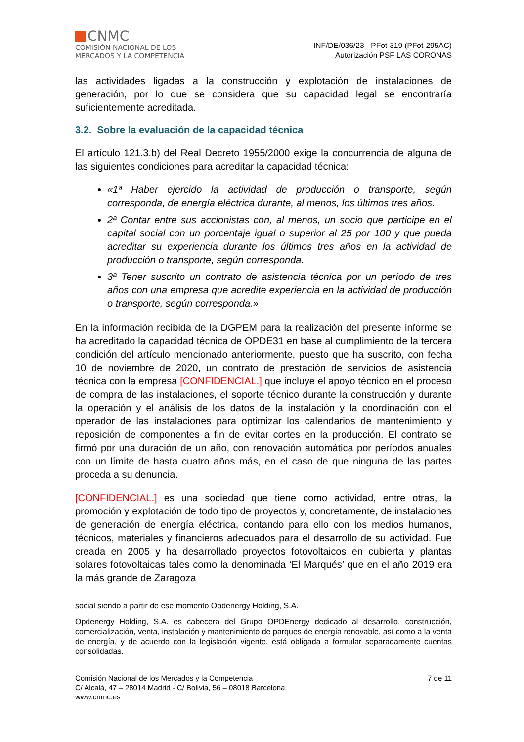CNMC
COMISIÓN NACIONAL DE LOS
MERCADOS Y LA COMPETENCIA
INF/DE/036/23 - PFot-319 (PFot-295AC)
Autorización PSF LAS CORONAS
las actividades ligadas a la construcción y explotación de instalaciones de generación, por lo que se considera que su capacidad legal se encontraría suficientemente acreditada.
3.2. Sobre la evaluación de la capacidad técnica
El artículo 121.3.b) del Real Decreto 1955/2000 exige la concurrencia de alguna de las siguientes condiciones para acreditar la capacidad técnica:
«1ª Haber ejercido la actividad de producción o transporte, según corresponda, de energía eléctrica durante, al menos, los últimos tres años.
2ª Contar entre sus accionistas con, al menos, un socio que participe en el capital social con un porcentaje igual o superior al 25 por 100 y que pueda acreditar su experiencia durante los últimos tres años en la actividad de producción o transporte, según corresponda.
3ª Tener suscrito un contrato de asistencia técnica por un período de tres años con una empresa que acredite experiencia en la actividad de producción o transporte, según corresponda.»
En la información recibida de la DGPEM para la realización del presente informe se ha acreditado la capacidad técnica de OPDE31 en base al cumplimiento de la tercera condición del artículo mencionado anteriormente, puesto que ha suscrito, con fecha 10 de noviembre de 2020, un contrato de prestación de servicios de asistencia técnica con la empresa [CONFIDENCIAL.] que incluye el apoyo técnico en el proceso de compra de las instalaciones, el soporte técnico durante la construcción y durante la operación y el análisis de los datos de la instalación y la coordinación con el operador de las instalaciones para optimizar los calendarios de mantenimiento y reposición de componentes a fin de evitar cortes en la producción. El contrato se firmó por una duración de un año, con renovación automática por períodos anuales con un límite de hasta cuatro años más, en el caso de que ninguna de las partes proceda a su denuncia.
[CONFIDENCIAL.] es una sociedad que tiene como actividad, entre otras, la promoción y explotación de todo tipo de proyectos y, concretamente, de instalaciones de generación de energía eléctrica, contando para ello con los medios humanos, técnicos, materiales y financieros adecuados para el desarrollo de su actividad. Fue creada en 2005 y ha desarrollado proyectos fotovoltaicos en cubierta y plantas solares fotovoltaicas tales como la denominada ‘El Marqués’ que en el año 2019 era la más grande de Zaragoza
social siendo a partir de ese momento Opdenergy Holding, S.A.
Opdenergy Holding, S.A. es cabecera del Grupo OPDEnergy dedicado al desarrollo, construcción, comercialización, venta, instalación y mantenimiento de parques de energía renovable, así como a la venta de energía, y de acuerdo con la legislación vigente, está obligada a formular separadamente cuentas consolidadas.
Comisión Nacional de los Mercados y la Competencia
C/ Alcalá, 47 – 28014 Madrid - C/ Bolivia, 56 – 08018 Barcelona
www.cnmc.es
7 de 11